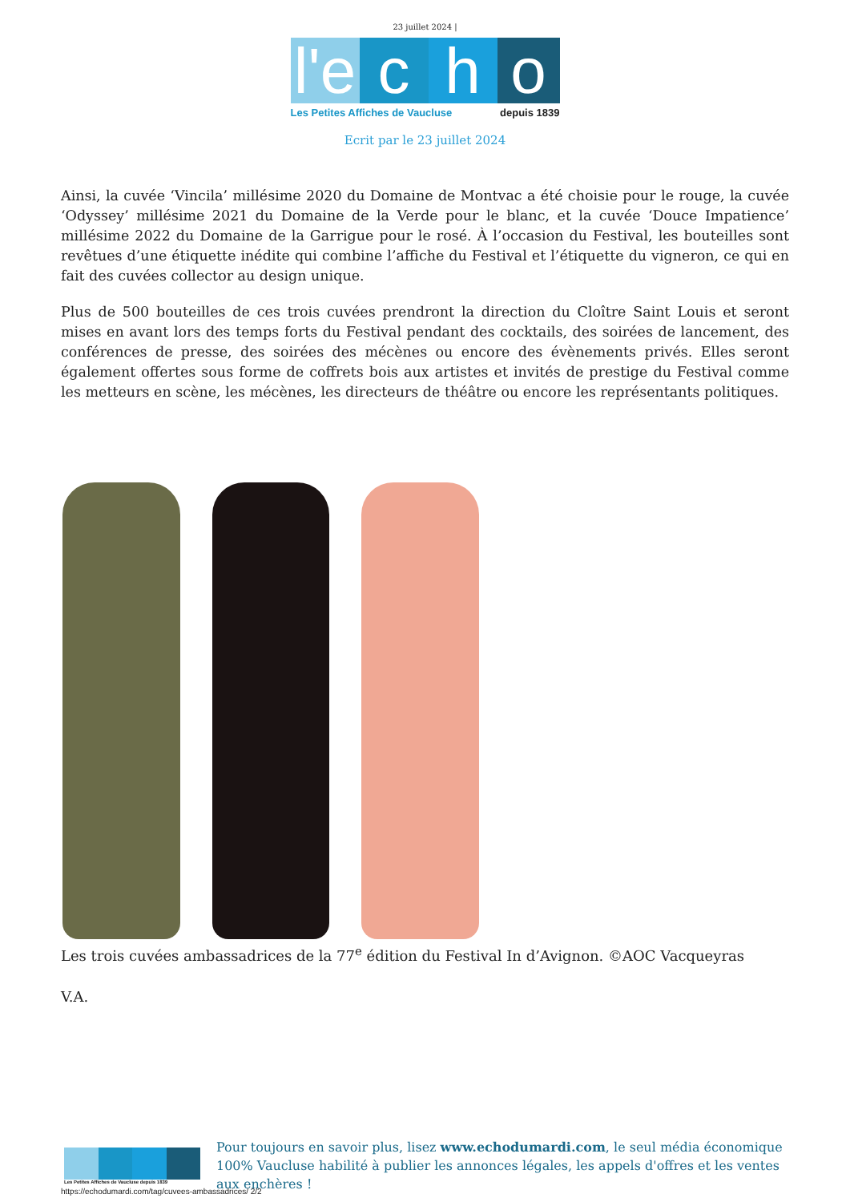23 juillet 2024 |
l'e
c h o
Les Petites Affiches de Vaucluse depuis 1839
Ecrit par le 23 juillet 2024
Ainsi, la cuvée ‘Vincila’ millésime 2020 du Domaine de Montvac a été choisie pour le rouge, la cuvée ‘Odyssey’ millésime 2021 du Domaine de la Verde pour le blanc, et la cuvée ‘Douce Impatience’ millésime 2022 du Domaine de la Garrigue pour le rosé. À l’occasion du Festival, les bouteilles sont revêtues d’une étiquette inédite qui combine l’affiche du Festival et l’étiquette du vigneron, ce qui en fait des cuvées collector au design unique.
Plus de 500 bouteilles de ces trois cuvées prendront la direction du Cloître Saint Louis et seront mises en avant lors des temps forts du Festival pendant des cocktails, des soirées de lancement, des conférences de presse, des soirées des mécènes ou encore des évènements privés. Elles seront également offertes sous forme de coffrets bois aux artistes et invités de prestige du Festival comme les metteurs en scène, les mécènes, les directeurs de théâtre ou encore les représentants politiques.
Les trois cuvées ambassadrices de la 77<sup>e</sup> édition du Festival In d’Avignon. ©AOC Vacqueyras
V.A.
Les Petites Affiches de Vaucluse depuis 1839
Pour toujours en savoir plus, lisez www.echodumardi.com, le seul média économique 100% Vaucluse habilité à publier les annonces légales, les appels d'offres et les ventes aux enchères !
https://echodumardi.com/tag/cuvees-ambassadrices/ 2/2